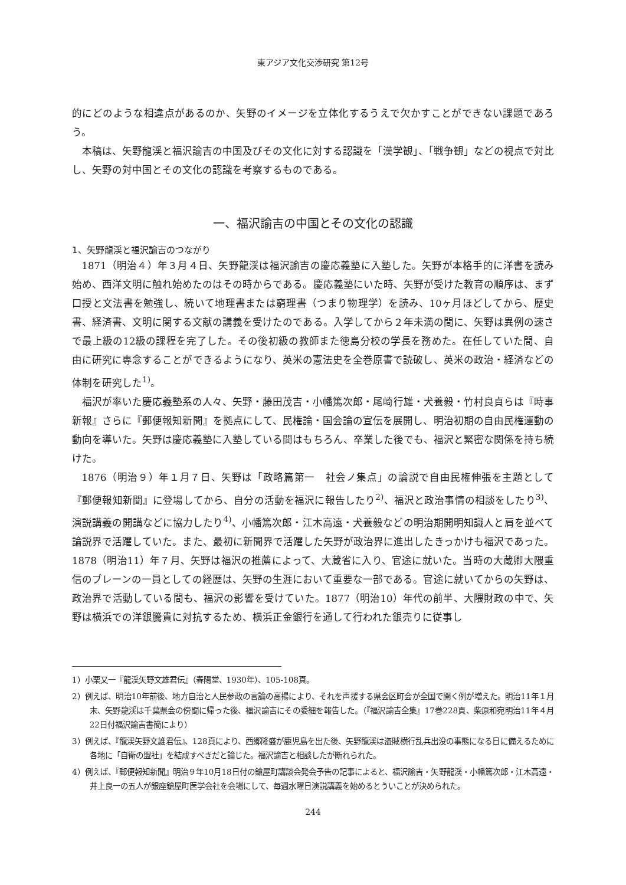東アジア文化交渉研究 第12号
的にどのような相違点があるのか、矢野のイメージを立体化するうえで欠かすことができない課題であろう。
本稿は、矢野龍渓と福沢諭吉の中国及びその文化に対する認識を「漢学観」、「戦争観」などの視点で対比し、矢野の対中国とその文化の認識を考察するものである。
一、福沢諭吉の中国とその文化の認識
1、矢野龍渓と福沢諭吉のつながり
1871（明治４）年３月４日、矢野龍渓は福沢諭吉の慶応義塾に入塾した。矢野が本格手的に洋書を読み始め、西洋文明に触れ始めたのはその時からである。慶応義塾にいた時、矢野が受けた教育の順序は、まず口授と文法書を勉強し、続いて地理書または窮理書（つまり物理学）を読み、10ヶ月ほどしてから、歴史書、経済書、文明に関する文献の講義を受けたのである。入学してから２年未満の間に、矢野は異例の速さで最上級の12級の課程を完了した。その後初級の教師また徳島分校の学長を務めた。在任していた間、自由に研究に専念することができるようになり、英米の憲法史を全巻原書で読破し、英米の政治・経済などの体制を研究した<sup>1)</sup>。
福沢が率いた慶応義塾系の人々、矢野・藤田茂吉・小幡篤次郎・尾崎行雄・犬養毅・竹村良貞らは『時事新報』さらに『郵便報知新聞』を拠点にして、民権論・国会論の宣伝を展開し、明治初期の自由民権運動の動向を導いた。矢野は慶応義塾に入塾している間はもちろん、卒業した後でも、福沢と緊密な関係を持ち続けた。
1876（明治９）年１月７日、矢野は「政略篇第一　社会ノ集点」の論説で自由民権伸張を主題として『郵便報知新聞』に登場してから、自分の活動を福沢に報告したり<sup>2)</sup>、福沢と政治事情の相談をしたり<sup>3)</sup>、演説講義の開講などに協力したり<sup>4)</sup>、小幡篤次郎・江木高遠・犬養毅などの明治期開明知識人と肩を並べて論説界で活躍していた。また、最初に新聞界で活躍した矢野が政治界に進出したきっかけも福沢であった。1878（明治11）年７月、矢野は福沢の推薦によって、大蔵省に入り、官途に就いた。当時の大蔵卿大隈重信のブレーンの一員としての経歴は、矢野の生涯において重要な一部である。官途に就いてからの矢野は、政治界で活動している間も、福沢の影響を受けていた。1877（明治10）年代の前半、大隈財政の中で、矢野は横浜での洋銀騰貴に対抗するため、横浜正金銀行を通して行われた銀売りに従事し
1）小栗又一『龍渓矢野文雄君伝』（春陽堂、1930年）、105-108頁。
2）例えば、明治10年前後、地方自治と人民参政の言論の高揚により、それを声援する県会区町会が全国で開く例が増えた。明治11年１月末、矢野龍渓は千葉県会の傍聞に帰った後、福沢諭吉にその委細を報告した。（『福沢諭吉全集』17巻228頁、柴原和宛明治11年４月22日付福沢諭吉書簡により）
3）例えば、『龍渓矢野文雄君伝』、128頁により、西郷隆盛が鹿児島を出た後、矢野龍渓は盗賊横行乱兵出没の事態になる日に備えるために各地に「自衛の盟社」を結成すべきだと論じた。福沢諭吉と相談したが断れられた。
4）例えば、『郵便報知新聞』明治９年10月18日付の鎗屋町講談会発会予告の記事によると、福沢諭吉・矢野龍渓・小幡篤次郎・江木高遠・井上良一の五人が銀座鎗屋町医学会社を会場にして、毎週水曜日演説講義を始めるとういことが決められた。
244